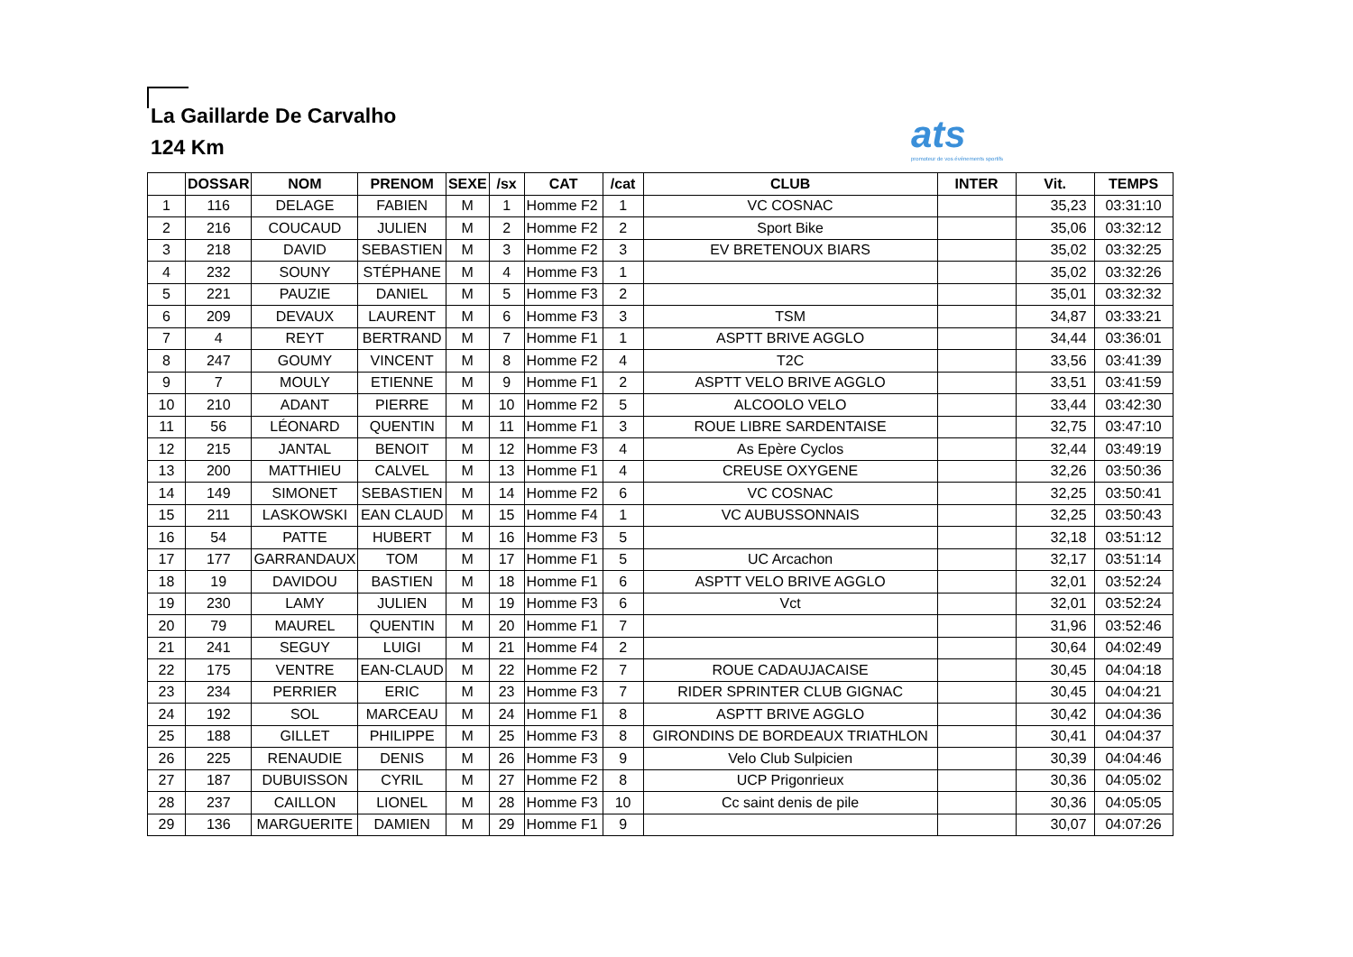La Gaillarde De Carvalho
124 Km
ats
promoteur de vos événements sportifs
| | DOSSAR | NOM | PRENOM | SEXE | /sx | CAT | /cat | CLUB | INTER | Vit. | TEMPS |
| --- | --- | --- | --- | --- | --- | --- | --- | --- | --- | --- | --- |
| 1 | 116 | DELAGE | FABIEN | M | 1 | Homme F2 | 1 | VC COSNAC | | 35,23 | 03:31:10 |
| 2 | 216 | COUCAUD | JULIEN | M | 2 | Homme F2 | 2 | Sport Bike | | 35,06 | 03:32:12 |
| 3 | 218 | DAVID | SEBASTIEN | M | 3 | Homme F2 | 3 | EV BRETENOUX BIARS | | 35,02 | 03:32:25 |
| 4 | 232 | SOUNY | STÉPHANE | M | 4 | Homme F3 | 1 | | | 35,02 | 03:32:26 |
| 5 | 221 | PAUZIE | DANIEL | M | 5 | Homme F3 | 2 | | | 35,01 | 03:32:32 |
| 6 | 209 | DEVAUX | LAURENT | M | 6 | Homme F3 | 3 | TSM | | 34,87 | 03:33:21 |
| 7 | 4 | REYT | BERTRAND | M | 7 | Homme F1 | 1 | ASPTT BRIVE AGGLO | | 34,44 | 03:36:01 |
| 8 | 247 | GOUMY | VINCENT | M | 8 | Homme F2 | 4 | T2C | | 33,56 | 03:41:39 |
| 9 | 7 | MOULY | ETIENNE | M | 9 | Homme F1 | 2 | ASPTT VELO BRIVE AGGLO | | 33,51 | 03:41:59 |
| 10 | 210 | ADANT | PIERRE | M | 10 | Homme F2 | 5 | ALCOOLO VELO | | 33,44 | 03:42:30 |
| 11 | 56 | LÉONARD | QUENTIN | M | 11 | Homme F1 | 3 | ROUE LIBRE SARDENTAISE | | 32,75 | 03:47:10 |
| 12 | 215 | JANTAL | BENOIT | M | 12 | Homme F3 | 4 | As Epère Cyclos | | 32,44 | 03:49:19 |
| 13 | 200 | MATTHIEU | CALVEL | M | 13 | Homme F1 | 4 | CREUSE OXYGENE | | 32,26 | 03:50:36 |
| 14 | 149 | SIMONET | SEBASTIEN | M | 14 | Homme F2 | 6 | VC COSNAC | | 32,25 | 03:50:41 |
| 15 | 211 | LASKOWSKI | EAN CLAUD | M | 15 | Homme F4 | 1 | VC AUBUSSONNAIS | | 32,25 | 03:50:43 |
| 16 | 54 | PATTE | HUBERT | M | 16 | Homme F3 | 5 | | | 32,18 | 03:51:12 |
| 17 | 177 | GARRANDAUX | TOM | M | 17 | Homme F1 | 5 | UC Arcachon | | 32,17 | 03:51:14 |
| 18 | 19 | DAVIDOU | BASTIEN | M | 18 | Homme F1 | 6 | ASPTT VELO BRIVE AGGLO | | 32,01 | 03:52:24 |
| 19 | 230 | LAMY | JULIEN | M | 19 | Homme F3 | 6 | Vct | | 32,01 | 03:52:24 |
| 20 | 79 | MAUREL | QUENTIN | M | 20 | Homme F1 | 7 | | | 31,96 | 03:52:46 |
| 21 | 241 | SEGUY | LUIGI | M | 21 | Homme F4 | 2 | | | 30,64 | 04:02:49 |
| 22 | 175 | VENTRE | EAN-CLAUD | M | 22 | Homme F2 | 7 | ROUE CADAUJACAISE | | 30,45 | 04:04:18 |
| 23 | 234 | PERRIER | ERIC | M | 23 | Homme F3 | 7 | RIDER SPRINTER CLUB GIGNAC | | 30,45 | 04:04:21 |
| 24 | 192 | SOL | MARCEAU | M | 24 | Homme F1 | 8 | ASPTT BRIVE AGGLO | | 30,42 | 04:04:36 |
| 25 | 188 | GILLET | PHILIPPE | M | 25 | Homme F3 | 8 | GIRONDINS DE BORDEAUX TRIATHLON | | 30,41 | 04:04:37 |
| 26 | 225 | RENAUDIE | DENIS | M | 26 | Homme F3 | 9 | Velo Club Sulpicien | | 30,39 | 04:04:46 |
| 27 | 187 | DUBUISSON | CYRIL | M | 27 | Homme F2 | 8 | UCP Prigonrieux | | 30,36 | 04:05:02 |
| 28 | 237 | CAILLON | LIONEL | M | 28 | Homme F3 | 10 | Cc saint denis de pile | | 30,36 | 04:05:05 |
| 29 | 136 | MARGUERITE | DAMIEN | M | 29 | Homme F1 | 9 | | | 30,07 | 04:07:26 |